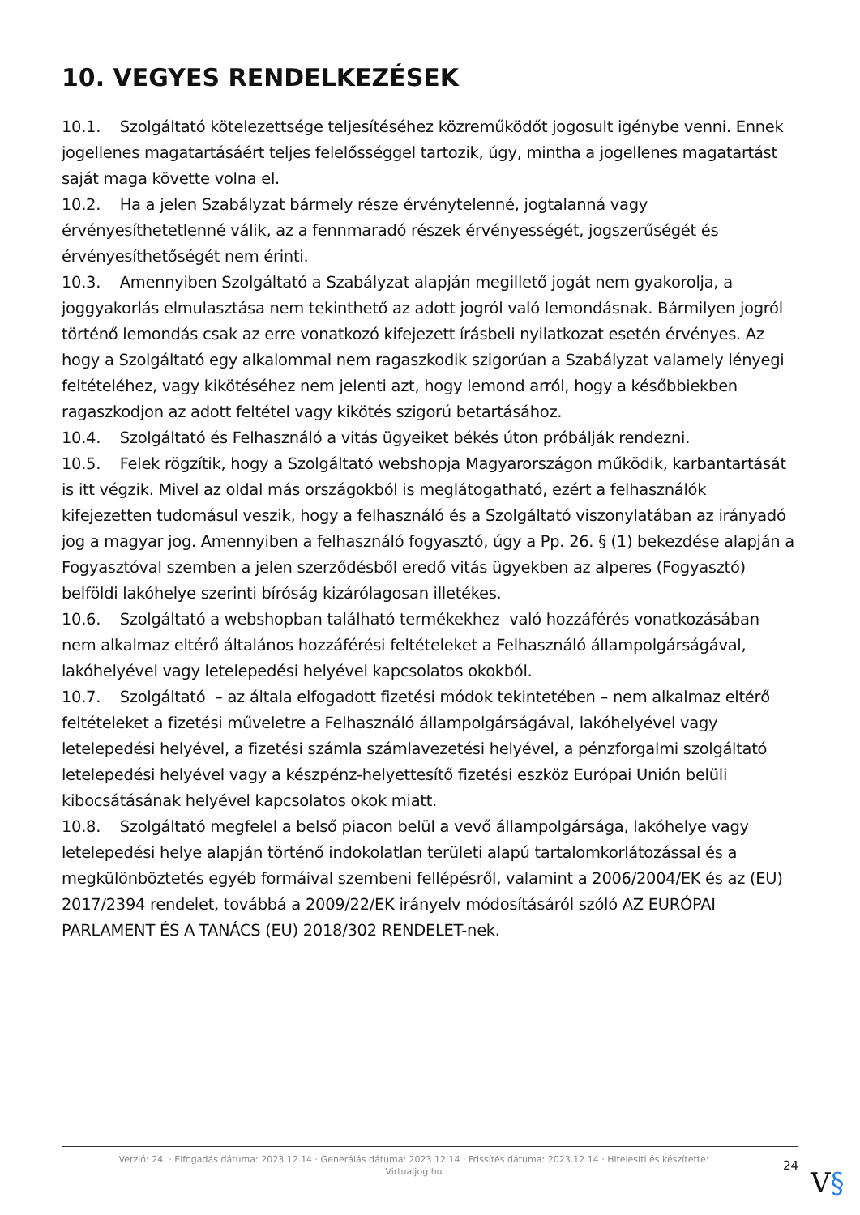10. VEGYES RENDELKEZÉSEK
10.1. Szolgáltató kötelezettsége teljesítéséhez közreműködőt jogosult igénybe venni. Ennek jogellenes magatartásáért teljes felelősséggel tartozik, úgy, mintha a jogellenes magatartást saját maga követte volna el.
10.2. Ha a jelen Szabályzat bármely része érvénytelenné, jogtalanná vagy érvényesíthetetlenné válik, az a fennmaradó részek érvényességét, jogszerűségét és érvényesíthetőségét nem érinti.
10.3. Amennyiben Szolgáltató a Szabályzat alapján megillető jogát nem gyakorolja, a joggyakorlás elmulasztása nem tekinthető az adott jogról való lemondásnak. Bármilyen jogról történő lemondás csak az erre vonatkozó kifejezett írásbeli nyilatkozat esetén érvényes. Az hogy a Szolgáltató egy alkalommal nem ragaszkodik szigorúan a Szabályzat valamely lényegi feltételéhez, vagy kikötéséhez nem jelenti azt, hogy lemond arról, hogy a későbbiekben ragaszkodjon az adott feltétel vagy kikötés szigorú betartásához.
10.4. Szolgáltató és Felhasználó a vitás ügyeiket békés úton próbálják rendezni.
10.5. Felek rögzítik, hogy a Szolgáltató webshopja Magyarországon működik, karbantartását is itt végzik. Mivel az oldal más országokból is meglátogatható, ezért a felhasználók kifejezetten tudomásul veszik, hogy a felhasználó és a Szolgáltató viszonylatában az irányadó jog a magyar jog. Amennyiben a felhasználó fogyasztó, úgy a Pp. 26. § (1) bekezdése alapján a Fogyasztóval szemben a jelen szerződésből eredő vitás ügyekben az alperes (Fogyasztó) belföldi lakóhelye szerinti bíróság kizárólagosan illetékes.
10.6. Szolgáltató a webshopban található termékekhez való hozzáférés vonatkozásában nem alkalmaz eltérő általános hozzáférési feltételeket a Felhasználó állampolgárságával, lakóhelyével vagy letelepedési helyével kapcsolatos okokból.
10.7. Szolgáltató – az általa elfogadott fizetési módok tekintetében – nem alkalmaz eltérő feltételeket a fizetési műveletre a Felhasználó állampolgárságával, lakóhelyével vagy letelepedési helyével, a fizetési számla számlavezetési helyével, a pénzforgalmi szolgáltató letelepedési helyével vagy a készpénz-helyettesítő fizetési eszköz Európai Unión belüli kibocsátásának helyével kapcsolatos okok miatt.
10.8. Szolgáltató megfelel a belső piacon belül a vevő állampolgársága, lakóhelye vagy letelepedési helye alapján történő indokolatlan területi alapú tartalomkorlátozással és a megkülönböztetés egyéb formáival szembeni fellépésről, valamint a 2006/2004/EK és az (EU) 2017/2394 rendelet, továbbá a 2009/22/EK irányelv módosításáról szóló AZ EURÓPAI PARLAMENT ÉS A TANÁCS (EU) 2018/302 RENDELET-nek.
Verzió: 24. · Elfogadás dátuma: 2023.12.14 · Generálás dátuma: 2023.12.14 · Frissítés dátuma: 2023.12.14 · Hitelesíti és készítette:
Virtualjog.hu
24
V§